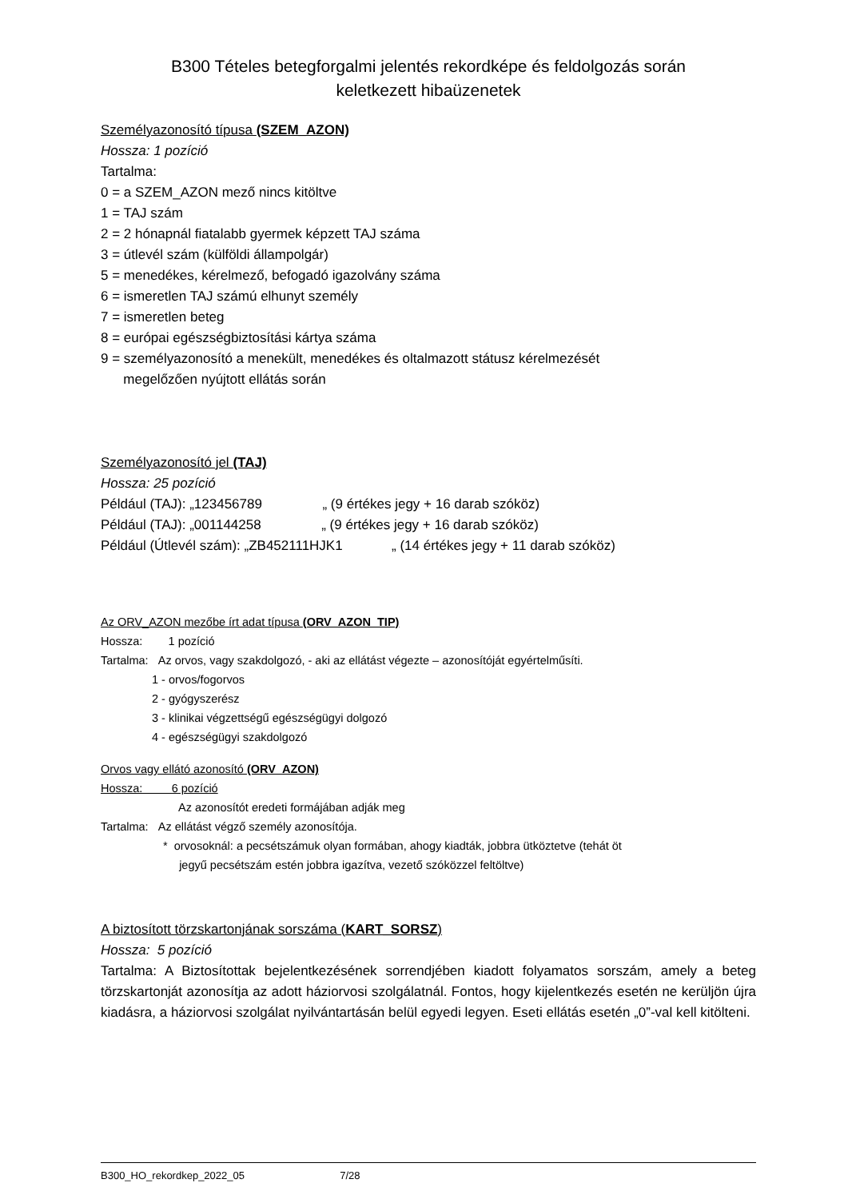B300 Tételes betegforgalmi jelentés rekordképe és feldolgozás során
keletkezett hibaüzenetek
Személyazonosító típusa (SZEM_AZON)
Hossza: 1 pozíció
Tartalma:
0 = a SZEM_AZON mező nincs kitöltve
1 = TAJ szám
2 = 2 hónapnál fiatalabb gyermek képzett TAJ száma
3 = útlevél szám (külföldi állampolgár)
5 = menedékes, kérelmező, befogadó igazolvány száma
6 = ismeretlen TAJ számú elhunyt személy
7 = ismeretlen beteg
8 = európai egészségbiztosítási kártya száma
9 = személyazonosító a menekült, menedékes és oltalmazott státusz kérelmezését
megelőzően nyújtott ellátás során
Személyazonosító jel (TAJ)
Hossza: 25 pozíció
Például (TAJ): „123456789 „ (9 értékes jegy + 16 darab szóköz)
Például (TAJ): „001144258 „ (9 értékes jegy + 16 darab szóköz)
Például (Útlevél szám): „ZB452111HJK1 „ (14 értékes jegy + 11 darab szóköz)
Az ORV_AZON mezőbe írt adat típusa (ORV_AZON_TIP)
Hossza: 1 pozíció
Tartalma: Az orvos, vagy szakdolgozó, - aki az ellátást végezte – azonosítóját egyértelműsíti.
1 - orvos/fogorvos
2 - gyógyszerész
3 - klinikai végzettségű egészségügyi dolgozó
4 - egészségügyi szakdolgozó
Orvos vagy ellátó azonosító (ORV_AZON)
Hossza: 6 pozíció
Az azonosítót eredeti formájában adják meg
Tartalma: Az ellátást végző személy azonosítója.
* orvosoknál: a pecsétszámuk olyan formában, ahogy kiadták, jobbra ütköztetve (tehát öt
jegyű pecsétszám estén jobbra igazítva, vezető szóközzel feltöltve)
A biztosított törzskartonjának sorszáma (KART_SORSZ)
Hossza: 5 pozíció
Tartalma: A Biztosítottak bejelentkezésének sorrendjében kiadott folyamatos sorszám, amely a beteg törzskartonját azonosítja az adott háziorvosi szolgálatnál. Fontos, hogy kijelentkezés esetén ne kerüljön újra kiadásra, a háziorvosi szolgálat nyilvántartásán belül egyedi legyen. Eseti ellátás esetén „0”-val kell kitölteni.
B300_HO_rekordkep_2022_05 7/28